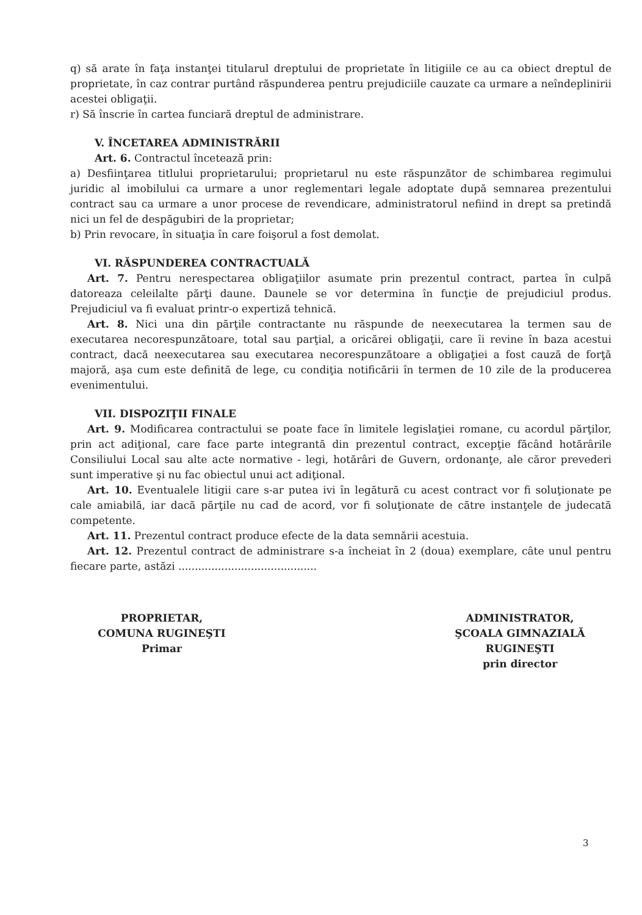q) să arate în faţa instanţei titularul dreptului de proprietate în litigiile ce au ca obiect dreptul de proprietate, în caz contrar purtând răspunderea pentru prejudiciile cauzate ca urmare a neîndeplinirii acestei obligaţii.
r) Să înscrie în cartea funciară dreptul de administrare.
V. ÎNCETAREA ADMINISTRĂRII
Art. 6. Contractul încetează prin:
a) Desfiinţarea titlului proprietarului; proprietarul nu este răspunzător de schimbarea regimului juridic al imobilului ca urmare a unor reglementari legale adoptate după semnarea prezentului contract sau ca urmare a unor procese de revendicare, administratorul nefiind in drept sa pretindă nici un fel de despăgubiri de la proprietar;
b) Prin revocare, în situaţia în care foişorul a fost demolat.
VI. RĂSPUNDEREA CONTRACTUALĂ
Art. 7. Pentru nerespectarea obligaţiilor asumate prin prezentul contract, partea în culpă datoreaza celeilalte părţi daune. Daunele se vor determina în funcţie de prejudiciul produs. Prejudiciul va fi evaluat printr-o expertiză tehnică.
Art. 8. Nici una din părţile contractante nu răspunde de neexecutarea la termen sau de executarea necorespunzătoare, total sau parţial, a oricărei obligaţii, care îi revine în baza acestui contract, dacă neexecutarea sau executarea necorespunzătoare a obligaţiei a fost cauză de forţă majoră, aşa cum este definită de lege, cu condiţia notificării în termen de 10 zile de la producerea evenimentului.
VII. DISPOZIŢII FINALE
Art. 9. Modificarea contractului se poate face în limitele legislaţiei romane, cu acordul părţilor, prin act adiţional, care face parte integrantă din prezentul contract, excepţie făcând hotărârile Consiliului Local sau alte acte normative - legi, hotărâri de Guvern, ordonanţe, ale căror prevederi sunt imperative şi nu fac obiectul unui act adiţional.
Art. 10. Eventualele litigii care s-ar putea ivi în legătură cu acest contract vor fi soluţionate pe cale amiabilă, iar dacă părţile nu cad de acord, vor fi soluţionate de către instanţele de judecată competente.
Art. 11. Prezentul contract produce efecte de la data semnării acestuia.
Art. 12. Prezentul contract de administrare s-a încheiat în 2 (doua) exemplare, câte unul pentru fiecare parte, astăzi ..........................................
PROPRIETAR,
COMUNA RUGINEŞTI
Primar
ADMINISTRATOR,
ŞCOALA GIMNAZIALĂ RUGINEŞTI
prin director
3